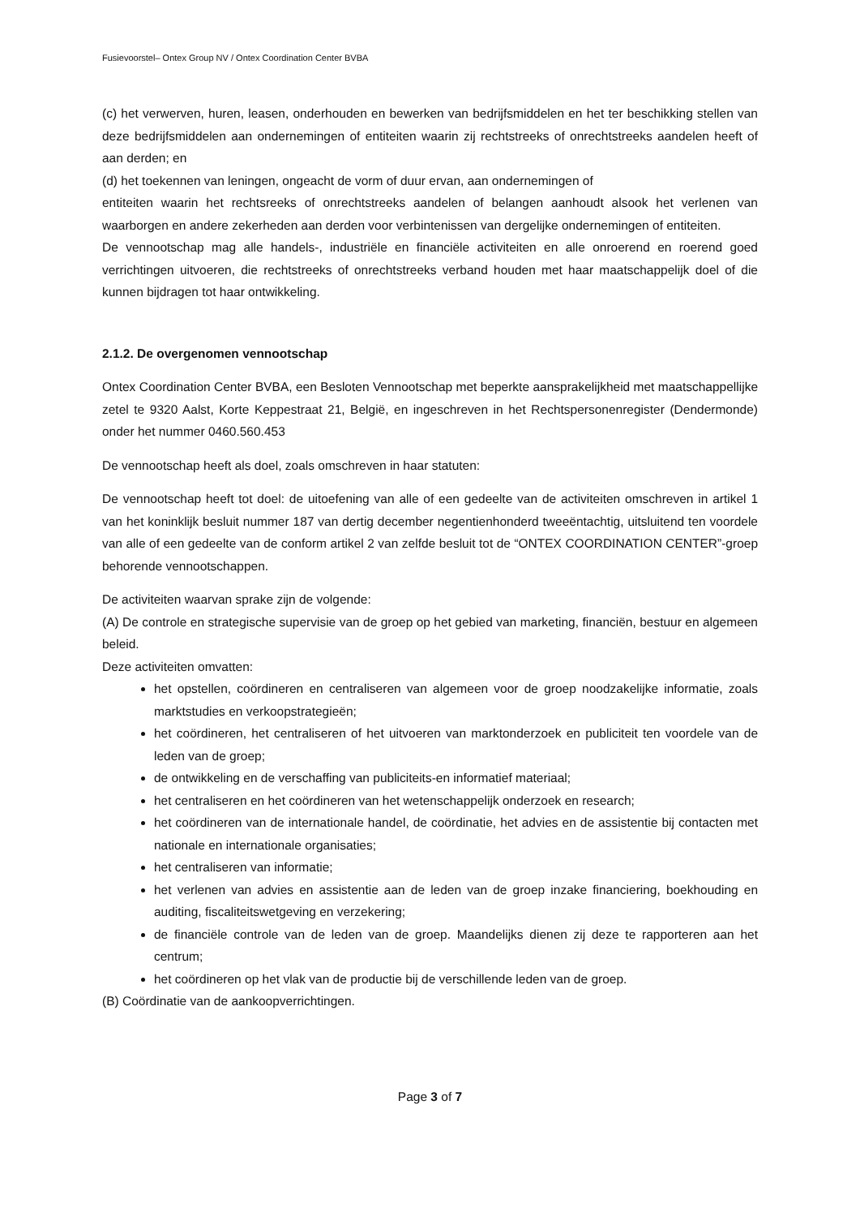Fusievoorstel– Ontex Group NV / Ontex Coordination Center BVBA
(c) het verwerven, huren, leasen, onderhouden en bewerken van bedrijfsmiddelen en het ter beschikking stellen van deze bedrijfsmiddelen aan ondernemingen of entiteiten waarin zij rechtstreeks of onrechtstreeks aandelen heeft of aan derden; en
(d) het toekennen van leningen, ongeacht de vorm of duur ervan, aan ondernemingen of
entiteiten waarin het rechtsreeks of onrechtstreeks aandelen of belangen aanhoudt alsook het verlenen van waarborgen en andere zekerheden aan derden voor verbintenissen van dergelijke ondernemingen of entiteiten.
De vennootschap mag alle handels-, industriële en financiële activiteiten en alle onroerend en roerend goed verrichtingen uitvoeren, die rechtstreeks of onrechtstreeks verband houden met haar maatschappelijk doel of die kunnen bijdragen tot haar ontwikkeling.
2.1.2. De overgenomen vennootschap
Ontex Coordination Center BVBA, een Besloten Vennootschap met beperkte aansprakelijkheid met maatschappellijke zetel te 9320 Aalst, Korte Keppestraat 21, België, en ingeschreven in het Rechtspersonenregister (Dendermonde) onder het nummer 0460.560.453
De vennootschap heeft als doel, zoals omschreven in haar statuten:
De vennootschap heeft tot doel: de uitoefening van alle of een gedeelte van de activiteiten omschreven in artikel 1 van het koninklijk besluit nummer 187 van dertig december negentienhonderd tweeëntachtig, uitsluitend ten voordele van alle of een gedeelte van de conform artikel 2 van zelfde besluit tot de “ONTEX COORDINATION CENTER”-groep behorende vennootschappen.
De activiteiten waarvan sprake zijn de volgende:
(A) De controle en strategische supervisie van de groep op het gebied van marketing, financiën, bestuur en algemeen beleid.
Deze activiteiten omvatten:
het opstellen, coördineren en centraliseren van algemeen voor de groep noodzakelijke informatie, zoals marktstudies en verkoopstrategieën;
het coördineren, het centraliseren of het uitvoeren van marktonderzoek en publiciteit ten voordele van de leden van de groep;
de ontwikkeling en de verschaffing van publiciteits-en informatief materiaal;
het centraliseren en het coördineren van het wetenschappelijk onderzoek en research;
het coördineren van de internationale handel, de coördinatie, het advies en de assistentie bij contacten met nationale en internationale organisaties;
het centraliseren van informatie;
het verlenen van advies en assistentie aan de leden van de groep inzake financiering, boekhouding en auditing, fiscaliteitswetgeving en verzekering;
de financiële controle van de leden van de groep. Maandelijks dienen zij deze te rapporteren aan het centrum;
het coördineren op het vlak van de productie bij de verschillende leden van de groep.
(B) Coördinatie van de aankoopverrichtingen.
Page 3 of 7